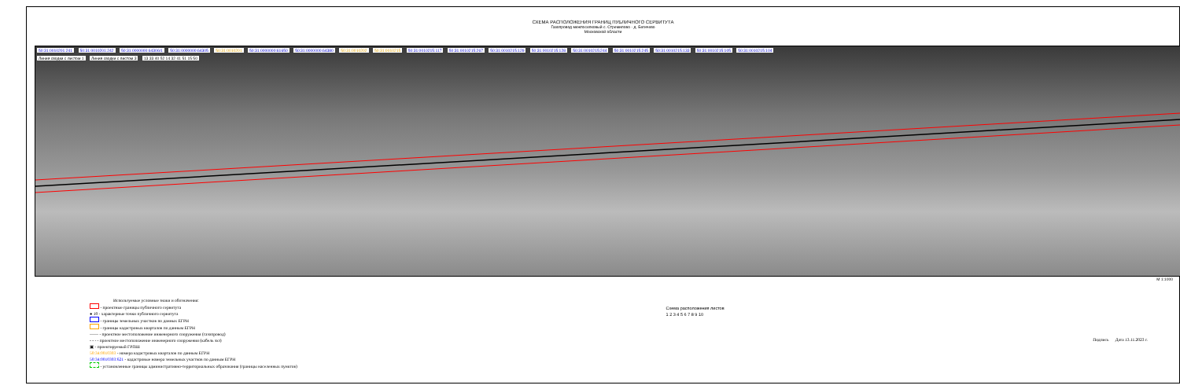СХЕМА РАСПОЛОЖЕНИЯ ГРАНИЦ ПУБЛИЧНОГО СЕРВИТУТА
Газопровод межпоселковый с. Стремилово - д. Бегичево
Московской области
50:31:0010201:241 50:31:0010201:242 50:31:0000000:64306/1 50:31:0000000:64305 50:31:0010201 50:31:0000000:61650 50:31:0000000:64380 50:31:0010202 50:31:0010215 50:31:0010215:117 50:31:0010215:267 50:31:0010215:129 50:31:0010215:128 50:31:0010215:244 50:31:0010215:245 50:31:0010215:133 50:31:0010215:105 50:31:0010215:104
Линия сводки с листом 1 Линия сводки с листом 3 13 33 40 52 14 32 41 51 15 50
М 1:1000
Используемые условные знаки и обозначения:
- проектные границы публичного сервитута
● 10 - характерные точки публичного сервитута
- границы земельных участков по данных ЕГРН
- границы кадастровых кварталов по данным ЕГРН
—— - проектное местоположение инженерного сооружения (газопровод)
- - - - проектное местоположение инженерного сооружения (кабель эхз)
▣ - проектируемый ГРПШ
50:34:0010303 - номера кадастровых кварталов по данным ЕГРН
50:34:0010303:621 - кадастровые номера земельных участков по данным ЕГРН
- установленные границы административно-территориальных образования (границы населенных пунктов)
Схема расположения листов
1 2 3 4 5 6 7 8 9 10
Подпись Дата 13.11.2023 г.